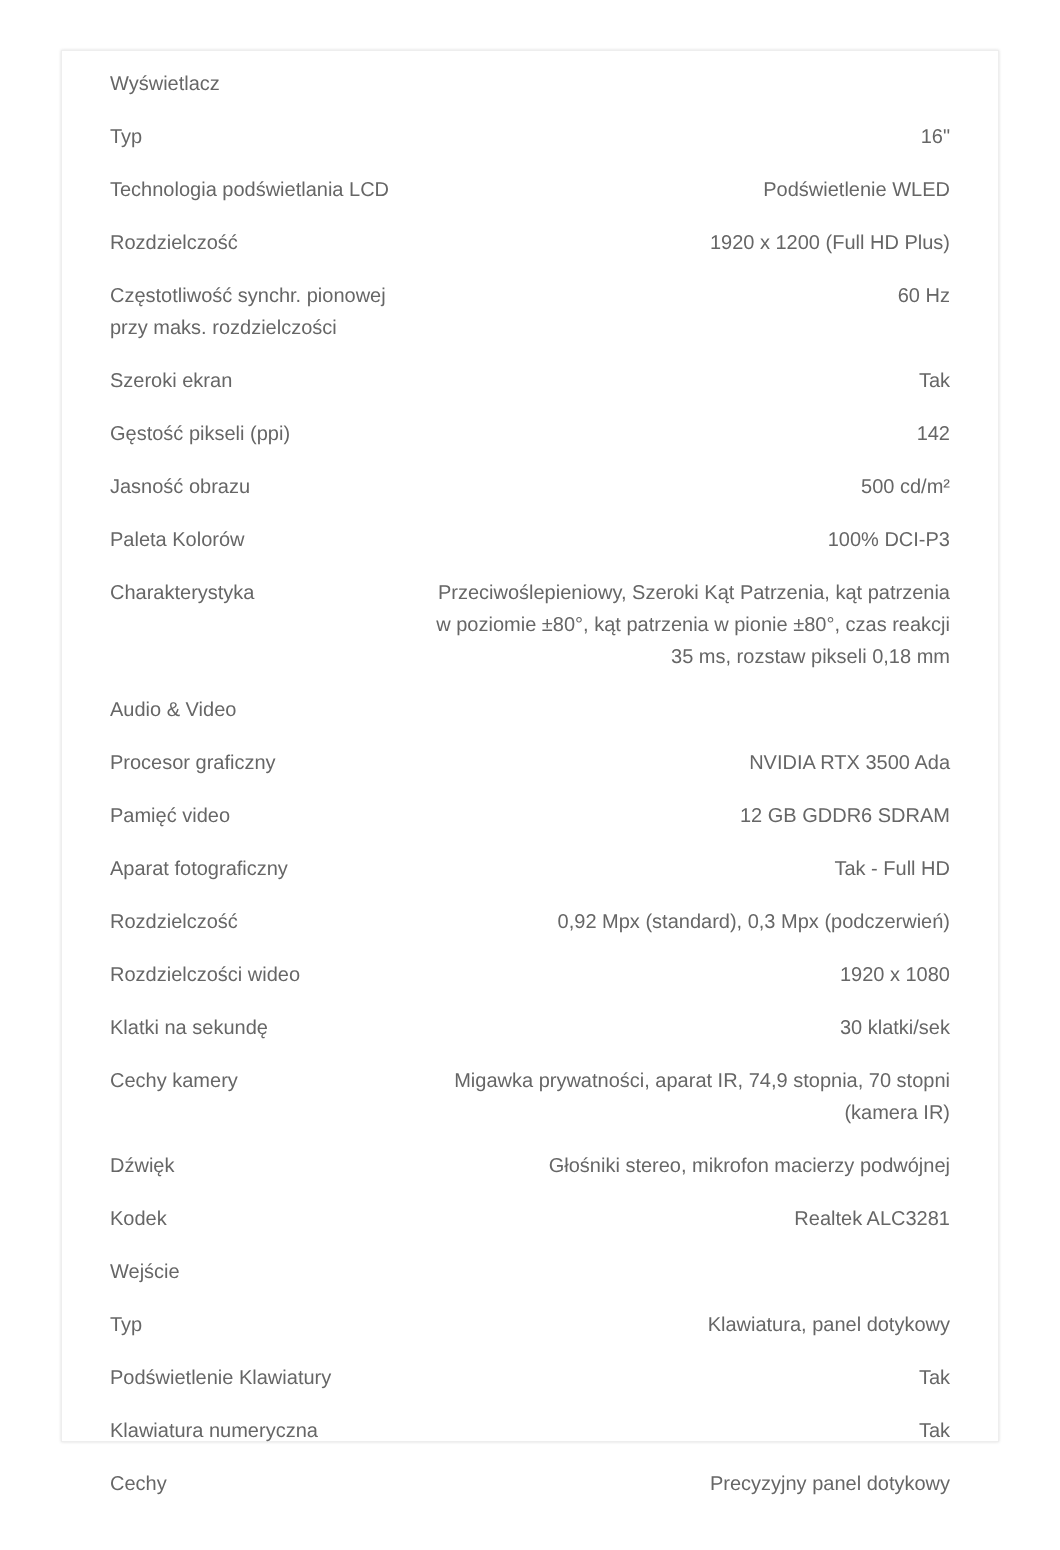| Wyświetlacz | |
| Typ | 16" |
| Technologia podświetlania LCD | Podświetlenie WLED |
| Rozdzielczość | 1920 x 1200 (Full HD Plus) |
| Częstotliwość synchr. pionowej przy maks. rozdzielczości | 60 Hz |
| Szeroki ekran | Tak |
| Gęstość pikseli (ppi) | 142 |
| Jasność obrazu | 500 cd/m² |
| Paleta Kolorów | 100% DCI-P3 |
| Charakterystyka | Przeciwoślepieniowy, Szeroki Kąt Patrzenia, kąt patrzenia w poziomie ±80°, kąt patrzenia w pionie ±80°, czas reakcji 35 ms, rozstaw pikseli 0,18 mm |
| Audio & Video | |
| Procesor graficzny | NVIDIA RTX 3500 Ada |
| Pamięć video | 12 GB GDDR6 SDRAM |
| Aparat fotograficzny | Tak - Full HD |
| Rozdzielczość | 0,92 Mpx (standard), 0,3 Mpx (podczerwień) |
| Rozdzielczości wideo | 1920 x 1080 |
| Klatki na sekundę | 30 klatki/sek |
| Cechy kamery | Migawka prywatności, aparat IR, 74,9 stopnia, 70 stopni (kamera IR) |
| Dźwięk | Głośniki stereo, mikrofon macierzy podwójnej |
| Kodek | Realtek ALC3281 |
| Wejście | |
| Typ | Klawiatura, panel dotykowy |
| Podświetlenie Klawiatury | Tak |
| Klawiatura numeryczna | Tak |
| Cechy | Precyzyjny panel dotykowy |